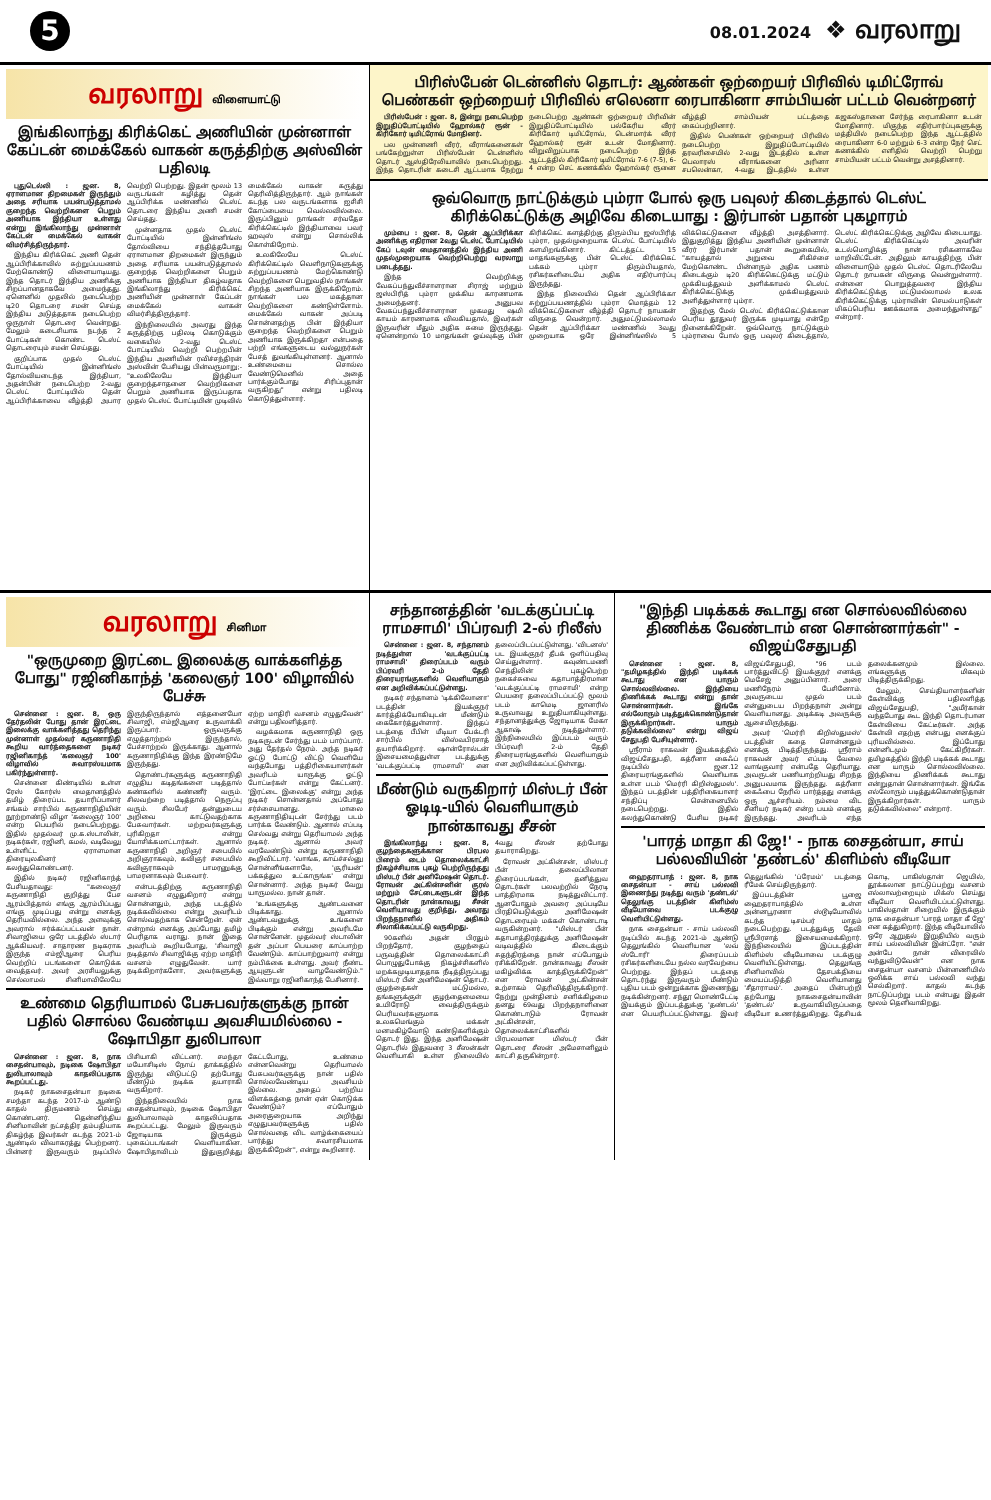5
08.01.2024 ❖ வரலாறு
வரலாறு விளையாட்டு
இங்கிலாந்து கிரிக்கெட் அணியின் முன்னாள் கேப்டன் மைக்கேல் வாகன் கருத்திற்கு அஸ்வின் பதிலடி
புதுடெல்லி : ஜன. 8, ஏராளமான திறமைகள் இருந்தும் அதை சரியாக பயன்படுத்தாமல் குறைந்த வெற்றிகளை பெறும் அணியாக இந்தியா உள்ளது என்று இங்கிலாந்து முன்னாள் கேப்டன் மைக்கேல் வாகன் விமர்சித்திருந்தார்.
இந்திய கிரிக்கெட் அணி தென் ஆப்பிரிக்காவில் சுற்றுப்பயணம் மேற்கொண்டு விளையாடியது. இந்த தொடர் இந்திய அணிக்கு சிறப்பானதாகவே அமைந்தது. ஏனெனில் முதலில் நடைபெற்ற டி20 தொடரை சமன் செய்த இந்திய அடுத்ததாக நடைபெற்ற ஒருநாள் தொடரை வென்றது. மேலும் கடைசியாக நடந்த 2 போட்டிகள் கொண்ட டெஸ்ட் தொடரையும் சமன் செய்தது.
குறிப்பாக முதல் டெஸ்ட் போட்டியில் இன்னிங்ஸ் தோல்வியடைந்த இந்தியா, அதன்பின் நடைபெற்ற 2-வது டெஸ்ட் போட்டியில் தென் ஆப்பிரிக்காவை வீழ்த்தி அபார வெற்றி பெற்றது. இதன் மூலம் 13 வருடங்கள் கழித்து தென் ஆப்பிரிக்க மண்ணில் டெஸ்ட் தொடரை இந்திய அணி சமன் செய்தது.
முன்னதாக முதல் டெஸ்ட் போட்டியில் இன்னிங்ஸ் தோல்வியை சந்தித்தபோது ஏராளமான திறமைகள் இருந்தும் அதை சரியாக பயன்படுத்தாமல் குறைந்த வெற்றிகளை பெறும் அணியாக இந்தியா திகழ்வதாக இங்கிலாந்து கிரிக்கெட் அணியின் முன்னாள் கேப்டன் மைக்கேல் வாகன் விமர்சித்திருந்தார்.
இந்நிலையில் அவரது இந்த கருத்திற்கு பதிலடி கொடுக்கும் வகையில் 2-வது டெஸ்ட் போட்டியில் வெற்றி பெற்றபின் இந்திய அணியின் ரவிச்சந்திரன் அஸ்வின் பேசியது பின்வருமாறு;- "உலகிலேயே இந்தியா குறைந்தசாதனை வெற்றிகளை பெறும் அணியாக இருப்பதாக முதல் டெஸ்ட் போட்டியின் முடிவில் மைக்கேல் வாகன் கருத்து தெரிவித்திருந்தார். ஆம் நாங்கள் கடந்த பல வருடங்களாக ஐசிசி கோப்பையை வெல்லவில்லை. இருப்பினும் நாங்கள் சர்வதேச கிரிக்கெட்டில் இந்தியாவை பவர் ஹவுஸ் என்று சொல்லிக் கொள்கிறோம்.
உலகிலேயே டெஸ்ட் கிரிக்கெட்டில் வெளிநாடுகளுக்கு சுற்றுப்பயணம் மேற்கொண்டு வெற்றிகளை பெறுவதில் நாங்கள் சிறந்த அணியாக இருக்கிறோம். நாங்கள் பல மகத்தான வெற்றிகளை கண்டுள்ளோம். மைக்கேல் வாகன் அப்படி சொன்னதற்கு பின் இந்தியா குறைந்த வெற்றிகளை பெறும் அணியாக இருக்கிறதா என்பதை பற்றி எங்களுடைய வல்லுநர்கள் பேசத் துவங்கியுள்ளனர். ஆனால் உண்மையை சொல்ல வேண்டுமெனில் அதை பார்க்கும்போது சிரிப்புதான் வருகிறது" என்று பதிலடி கொடுத்துள்ளார்.
பிரிஸ்பேன் டென்னிஸ் தொடர்: ஆண்கள் ஒற்றையர் பிரிவில் டிமிட்ரோவ் பெண்கள் ஒற்றையர் பிரிவில் எலெனா ரைபாகினா சாம்பியன் பட்டம் வென்றனர்
பிரிஸ்பேன் : ஜன. 8, இன்று நடைபெற்ற இறுதிப்போட்டியில் ஹோல்கர் ரூன் - கிரிகோர் டிமிட்ரோவ் மோதினர்.
பல முன்னணி வீரர், வீராங்கனைகள் பங்கேற்றுள்ள பிரிஸ்பேன் டென்னிஸ் தொடர் ஆஸ்திரேலியாவில் நடைபெற்றது. இந்த தொடரின் கடைசி ஆட்டமாக நேற்று நடைபெற்ற ஆண்கள் ஒற்றையர் பிரிவின் இறுதிப்போட்டியில் பல்கேரிய வீரர் கிரிகோர் டிமிட்ரோவ், டென்மார்க் வீரர் ஹோல்கர் ரூன் உடன் மோதினார். விறுவிறுப்பாக நடைபெற்ற இந்த ஆட்டத்தில் கிரிகோர் டிமிட்ரோவ் 7-6 (7-5), 6-4 என்ற செட் கணக்கில் ஹோல்கர் ரூனை வீழ்த்தி சாம்பியன் பட்டத்தை கைப்பற்றினார்.
இதில் பெண்கள் ஒற்றையர் பிரிவில் நடைபெற்ற இறுதிப்போட்டியில் தரவரிசையில் 2-வது இடத்தில் உள்ள பெலாரஸ் வீராங்கனை அரினா சபலென்கா, 4-வது இடத்தில் உள்ள கஜகஸ்தானை சேர்ந்த ரைபாகினா உடன் மோதினார். மிகுந்த எதிர்பார்ப்புகளுக்கு மத்தியில் நடைபெற்ற இந்த ஆட்டத்தில் ரைபாகினா 6-0 மற்றும் 6-3 என்ற நேர் செட் கணக்கில் எளிதில் வெற்றி பெற்று சாம்பியன் பட்டம் வென்று அசத்தினார்.
ஒவ்வொரு நாட்டுக்கும் பும்ரா போல் ஒரு பவுலர் கிடைத்தால் டெஸ்ட் கிரிக்கெட்டுக்கு அழிவே கிடையாது : இர்பான் பதான் புகழாரம்
மும்பை : ஜன. 8, தென் ஆப்பிரிக்கா அணிக்கு எதிரான 2வது டெஸ்ட் போட்டியில் கேப் டவுன் மைதானத்தில் இந்திய அணி முதல்முறையாக வெற்றிபெற்று வரலாறு படைத்தது.
இந்த வெற்றிக்கு வேகப்பந்துவீச்சாளரான சிராஜ் மற்றும் ஜஸ்பிரித் பும்ரா முக்கிய காரணமாக அமைந்தனர். அனுபவ வேகப்பந்துவீச்சாளரான முகமது ஷமி காயம் காரணமாக விலகியதால், இவர்கள் இருவரின் மீதும் அதிக சுமை இருந்தது. ஏனென்றால் 10 மாதங்கள் ஓய்வுக்கு பின் கிரிக்கெட் களத்திற்கு திரும்பிய ஜஸ்பிரித் பும்ரா, முதல்முறையாக டெஸ்ட் போட்டியில் களமிறங்கினார். கிட்டத்தட்ட 15 மாதங்களுக்கு பின் டெஸ்ட் கிரிக்கெட் பக்கம் பும்ரா திரும்பியதால், ரசிகர்களிடையே அதிக எதிர்பார்ப்பு இருந்தது.
இந்த நிலையில் தென் ஆப்பிரிக்கா சுற்றுப்பயணத்தில் பும்ரா மொத்தம் 12 விக்கெட்டுகளை வீழ்த்தி தொடர் நாயகன் விருதை வென்றார். அதுமட்டுமல்லாமல் தென் ஆப்பிரிக்கா மண்ணில் 3வது முறையாக ஒரே இன்னிங்ஸில் 5 விக்கெட்டுகளை வீழ்த்தி அசத்தினார். இதுகுறித்து இந்திய அணியின் முன்னாள் வீரர் இர்பான் பதான் கூறுகையில், "காயத்தால் அறுவை சிகிச்சை மேற்கொண்ட பின்னரும் அதிக பணம் கிடைக்கும் டி20 கிரிக்கெட்டுக்கு மட்டும் முக்கியத்துவம் அளிக்காமல் டெஸ்ட் கிரிக்கெட்டுக்கு முக்கியத்துவம் அளித்துள்ளார் பும்ரா.
இதற்கு மேல் டெஸ்ட் கிரிக்கெட்டுக்கான பெரிய தூதுவர் இருக்க முடியாது என்றே நினைக்கிறேன். ஒவ்வொரு நாட்டுக்கும் பும்ராவை போல் ஒரு பவுலர் கிடைத்தால், டெஸ்ட் கிரிக்கெட்டுக்கு அழிவே கிடையாது. டெஸ்ட் கிரிக்கெட்டில் அவரின் உடல்மொழிக்கு நான் ரசிகனாகவே மாறிவிட்டேன். அதிலும் காயத்திற்கு பின் விளையாடும் முதல் டெஸ்ட் தொடரிலேயே தொடர் நாயகன் விருதை வென்றுள்ளார். என்னை பொறுத்தவரை இந்திய கிரிக்கெட்டுக்கு மட்டுமல்லாமல் உலக கிரிக்கெட்டுக்கு பும்ராவின் செயல்பாடுகள் மிகப்பெரிய ஊக்கமாக அமைந்துள்ளது" என்றார்.
வரலாறு சினிமா
"ஒருமுறை இரட்டை இலைக்கு வாக்களித்த போது" ரஜினிகாந்த் 'கலைஞர் 100' விழாவில் பேச்சு
சென்னை : ஜன. 8, ஒரு தேர்தலின் போது தான் இரட்டை இலைக்கு வாக்களித்தது தெரிந்து முன்னாள் முதல்வர் கருணாநிதி கூறிய வார்த்தைகளை நடிகர் ரஜினிகாந்த் 'கலைஞர் 100' விழாவில் சுவாரஸ்யமாக பகிர்ந்துள்ளார்.
சென்னை கிண்டியில் உள்ள ரேஸ் கோர்ஸ் மைதானத்தில் தமிழ் திரைப்பட தயாரிப்பாளர் சங்கம் சார்பில் கருணாநிதியின் நூற்றாண்டு விழா 'கலைஞர் 100' என்ற பெயரில் நடைபெற்றது. இதில் முதல்வர் மு.க.ஸ்டாலின், நடிகர்கள், ரஜினி, கமல், வடிவேலு உள்ளிட்ட ஏராளமான திரையுலகினர் கலந்துகொண்டனர்.
இதில் நடிகர் ரஜினிகாந்த் பேசியதாவது: "கலைஞர் கருணாநிதி குறித்து பேச ஆரம்பித்தால் எங்கு ஆரம்பிப்பது எங்கு முடிப்பது என்று எனக்கு தெரியவில்லை. அந்த அளவுக்கு அவரால் ஈர்க்கப்பட்டவன் நான். சிவாஜியை ஒரே படத்தில் ஸ்டார் ஆக்கியவர். சாதாரண நடிகராக இருந்த எம்ஜிஆரை பெரிய வெற்றிப் படங்களை கொடுக்க வைத்தவர். அவர் அரசியலுக்கு செல்லாமல் சினிமாவிலேயே இருந்திருந்தால் எத்தனையோ சிவாஜி, எம்ஜிஆரை உருவாக்கி இருப்பார். ஒருவருக்கு எழுத்தாற்றல் இருந்தால், பேச்சாற்றல் இருக்காது. ஆனால் கருணாநிதிக்கு இந்த இரண்டுமே இருந்தது.
தொண்டர்களுக்கு கருணாநிதி எழுதிய கடிதங்களை படித்தால் கண்களில் கண்ணீர் வரும். சிலவற்றை படித்தால் நெருப்பு வரும். சிலபேர் தன்னுடைய அறிவை காட்டுவதற்காக பேசுவார்கள். மற்றவர்களுக்கு புரிகிறதா என்று யோசிக்கமாட்டார்கள். ஆனால் கருணாநிதி அறிஞர் சபையில் அறிஞராகவும், கவிஞர் சபையில் கவிஞராகவும் பாமரனுக்கு பாமரனாகவும் பேசுவார்.
என்படத்திற்கு கருணாநிதி வசனம் எழுதுகிறார் என்று சொன்னதும், அந்த படத்தில் நடிக்கவில்லை என்று அவரிடம் சொல்வதற்காக சென்றேன். ஏன் என்றால் எனக்கு அப்போது தமிழ் பெரிதாக வராது. நான் இதை அவரிடம் கூறியபோது, 'சிவாஜி நடித்தால் சிவாஜிக்கு ஏற்ற மாதிரி வசனம் எழுதுவேன். யார் நடிக்கிறார்களோ, அவர்களுக்கு ஏற்ற மாதிரி வசனம் எழுதுவேன்' என்று பதிலளித்தார்.
வழக்கமாக கருணாநிதி ஒரு நடிகருடன் சேர்ந்து படம் பார்ப்பார். அது தேர்தல் நேரம். அந்த நடிகர் ஓட்டு போட்டு விட்டு வெளியே வந்தபோது பத்திரிகையாளர்கள் அவரிடம் யாருக்கு ஓட்டு போட்டீர்கள் என்று கேட்டனர். 'இரட்டை இலைக்கு' என்று அந்த நடிகர் சொன்னதால் அப்போது சர்ச்சையானது. மாலை கருணாநிதியுடன் சேர்ந்து படம் பார்க்க வேண்டும். ஆனால் எப்படி செல்வது என்று தெரியாமல் அந்த நடிகர். ஆனால் அவர் வரவேண்டும் என்று கருணாநிதி கூறிவிட்டார். 'வாங்க, காய்ச்சல்னு சொன்னீங்களாமே, 'சூரியன்' பக்கத்துல உட்காருங்க' என்று சொன்னார். அந்த நடிகர் வேறு யாருமல்ல. நான் தான்.
'உங்களுக்கு ஆண்டவனை பிடிக்காது. ஆனால் ஆண்டவனுக்கு உங்களை பிடிக்கும் என்று அவரிடமே சொன்னேன். முதல்வர் ஸ்டாலின் தன் அப்பா பெயரை காப்பாற்ற வேண்டும். காப்பாற்றுவார் என்று நம்பிக்கை உள்ளது. அவர் நீண்ட ஆயுளுடன் வாழவேண்டும்." இவ்வாறு ரஜினிகாந்த் பேசினார்.
உண்மை தெரியாமல் பேசுபவர்களுக்கு நான் பதில் சொல்ல வேண்டிய அவசியமில்லை - ஷோபிதா துலிபாலா
சென்னை : ஜன. 8, நாக சைதன்யாவும், நடிகை ஷோபிதா துலிபாலாவும் காதலிப்பதாக கூறப்பட்டது.
நடிகர் நாகசைதன்யா நடிகை சமந்தா கடந்த 2017-ம் ஆண்டு காதல் திருமணம் செய்து கொண்டனர். தென்னிந்திய சினிமாவின் நட்சத்திர தம்பதியாக திகழ்ந்த இவர்கள் கடந்த 2021-ம் ஆண்டில் விவாகரத்து பெற்றனர். பின்னர் இருவரும் நடிப்பில் பிசியாகி விட்டனர். சமந்தா மயோசிடிஸ் நோய் தாக்கத்தில் இருந்து விடுபட்டு தற்போது மீண்டும் நடிக்க தயாராகி வருகிறார்.
இந்தநிலையில் நாக சைதன்யாவும், நடிகை ஷோபிதா துலிபாலாவும் காதலிப்பதாக கூறப்பட்டது. மேலும் இருவரும் ஜோடியாக இருக்கும் புகைப்படங்கள் வெளியாகின. ஷோபிதாவிடம் இதுகுறித்து கேட்டபோது, உண்மை என்னவென்று தெரியாமல் பேசுபவர்களுக்கு நான் பதில் சொல்லவேண்டிய அவசியம் இல்லை. அதைப் பற்றிய விளக்கத்தை நான் ஏன் கொடுக்க வேண்டும்? எப்போதும் அரைகுறையாக அறிந்து எழுதுபவர்களுக்கு பதில் சொல்வதை விட வாழ்க்கையைப் பார்த்து சுவாரசியமாக இருக்கிறேன்'', என்று கூறினார்.
சந்தானத்தின் 'வடக்குப்பட்டி ராமசாமி' பிப்ரவரி 2-ல் ரிலீஸ்
சென்னை : ஜன. 8, சந்தானம் நடித்துள்ள 'வடக்குப்பட்டி ராமசாமி' திரைப்படம் வரும் பிப்ரவரி 2-ம் தேதி திரையரங்குகளில் வெளியாகும் என அறிவிக்கப்பட்டுள்ளது.
நடிகர் சந்தானம் 'டிக்கிலோனா' படத்தின் இயக்குநர் கார்த்திக்யோகியுடன் மீண்டும் கைகோர்த்துள்ளார். இந்தப் படத்தை பீபிள் மீடியா பேக்டரி சார்பில் விஸ்வபிரசாத் தயாரிக்கிறார். ஷான்ரோல்டன் இசையமைத்துள்ள படத்துக்கு 'வடக்குப்பட்டி ராமசாமி' என தலைப்பிடப்பட்டுள்ளது. 'விடனஸ்' பட இயக்குநர் தீபக் ஒளிப்பதிவு செய்துள்ளார். கவுண்டமணி செந்திலின் புகழ்பெற்ற நகைச்சுவை கதாபாத்திரமான 'வடக்குப்பட்டி ராமசாமி' என்ற பெயரை தலைப்பிடப்பட்டு மூலம் படம் காமெடி ஜானரில் உருவாவது உறுதியாகியுள்ளது. சந்தானத்துக்கு ஜோடியாக மேகா ஆகாஷ் நடித்துள்ளார். இந்நிலையில் இப்படம் வரும் பிப்ரவரி 2-ம் தேதி திரையரங்குகளில் வெளியாகும் என அறிவிக்கப்பட்டுள்ளது.
மீண்டும் வருகிறார் மிஸ்டர் பீன் ஓடிடி-யில் வெளியாகும் நான்காவது சீசன்
இங்கிலாந்து : ஜன. 8, குழந்தைகளுக்கான பிரபல பிரைம் டைம் தொலைக்காட்சி நிகழ்ச்சியாக புகழ் பெற்றிருந்தது மிஸ்டர் பீன் அனிமேஷன் தொடர். ரோவன் அட்கின்சனின் குரல் மற்றும் சேட்டைகளுடன் இந்த தொடரின் நான்காவது சீசன் வெளியாவது குறித்து, அவரது பிறந்தநாளில் அதிகம் சிலாகிக்கப்பட்டு வருகிறது.
90களில் அதன் பிரதும் பிறந்தோர், குழந்தைப் பருவத்தின் தொலைக்காட்சி பொழுதுபோக்கு நிகழ்ச்சிகளில் மறக்கமுடியாததாக நீடித்திருப்பது மிஸ்டர் பீன் அனிமேஷன் தொடர். குழந்தைகள் மட்டுமல்ல, தங்களுக்குள் குழந்தைமையை உயிரோடு வைத்திருக்கும் பெரியவர்களுமாக உலகமெங்கும் மக்கள் மனமகிழ்வோடு கண்டுகளிக்கும் தொடர் இது. இந்த அனிமேஷன் தொடரில் இதுவரை 3 சீஸன்கள் வெளியாகி உள்ள நிலையில் 4வது சீஸன் தற்போது தயாராகிறது.
ரோவன் அட்கின்சன், மிஸ்டர் பீன் தலைப்பிலான திரைப்படங்கள், தனித்துவ தொடர்கள் பலவற்றில் நேரடி பாத்திரமாக நடித்துவிட்டார். ஆனபோதும் அவரை அப்படியே பிரதியெடுக்கும் அனிமேஷன் தொடரையும் மக்கள் கொண்டாடி வருகின்றனர். "மிஸ்டர் பீன் கதாபாத்திரத்துக்கு அனிமேஷன் வடிவத்தில் கிடைக்கும் சுதந்திரத்தை நான் எப்போதும் ரசிக்கிறேன். நான்காவது சீஸன் மகிழ்விக்க காத்திருக்கிறேன்" என ரோவன் அட்கின்சன் உற்சாகம் தெரிவித்திருக்கிறார். நேற்று முன்தினம் சனிக்கிழமை தனது 69வது பிறந்தநாளினை கொண்டாடும் ரோவன் அட்கின்சன், தொலைக்காட்சிகளில் பிரபலமான மிஸ்டர் பீன் தொடரை சீஸன் அமேசானிலும் காட்சி தருகின்றார்.
"இந்தி படிக்கக் கூடாது என சொல்லவில்லை திணிக்க வேண்டாம் என சொன்னார்கள்" - விஜய்சேதுபதி
சென்னை : ஜன. 8, "தமிழகத்தில் இந்தி படிக்கக் கூடாது என யாரும் சொல்லவில்லை. இந்தியை திணிக்கக் கூடாது என்று தான் சொன்னார்கள். இங்கே எல்லோரும் படித்துக்கொண்டுதான் இருக்கிறார்கள். யாரும் தடுக்கவில்லை" என்று விஜய் சேதுபதி பேசியுள்ளார்.
ஸ்ரீராம் ராகவன் இயக்கத்தில் விஜய்சேதுபதி, கத்ரீனா கைஃப் நடிப்பில் ஜன.12 திரையரங்குகளில் வெளியாக உள்ள படம் 'மெர்ரி கிறிஸ்துமஸ்'. இந்தப் படத்தின் பத்திரிகையாளர் சந்திப்பு சென்னையில் நடைபெற்றது. இதில் கலந்துகொண்டு பேசிய நடிகர் விஜய்சேதுபதி, "96 படம் பார்த்துவிட்டு இயக்குநர் எனக்கு மெசேஜ் அனுப்பினார். அரை மணிநேரம் பேசினோம். அவருடைய முதல் படம் என்னுடைய பிறந்தநாள் அன்று வெளியானது. அடிக்கடி அவருக்கு ஆசையிருந்தது.
அவர் 'மெர்ரி கிறிஸ்துமஸ்' படத்தின் கதை சொன்னதும் எனக்கு பிடித்திருந்தது. ஸ்ரீராம் ராகவன் அவர் எப்படி வேலை வாங்குவார் என்பதே தெரியாது. அவருடன் பணியாற்றியது சிறந்த அனுபவமாக இருந்தது. கத்ரீனா கைஃபை நேரில் பார்த்தது எனக்கு ஒரு ஆச்சரியம். நம்மை விட சீனியர் நடிகர் என்ற பயம் எனக்கு இருந்தது. அவரிடம் எந்த தலைக்கனமும் இல்லை. எங்களுக்கு மிகவும் பிடித்திருக்கிறது.
மேலும், செய்தியாளர்களின் கேள்விக்கு பதிலளித்த விஜய்சேதுபதி, "அமீர்கான் வந்தபோது கூட இந்தி தொடர்பான கேள்வியை கேட்டீர்கள். அந்த கேள்வி எதற்கு என்பது எனக்குப் புரியவில்லை. இப்போது என்னிடமும் கேட்கிறீர்கள். தமிழகத்தில் இந்தி படிக்கக் கூடாது என யாரும் சொல்லவில்லை. இந்தியை திணிக்கக் கூடாது என்றுதான் சொன்னார்கள். இங்கே எல்லோரும் படித்துக்கொண்டுதான் இருக்கிறார்கள். யாரும் தடுக்கவில்லை" என்றார்.
'பாரத் மாதா கி ஜே!' - நாக சைதன்யா, சாய் பல்லவியின் 'தண்டல்' கிளிம்ஸ் வீடியோ
ஹைதராபாத் : ஜன. 8, நாக சைதன்யா - சாய் பல்லவி இணைந்து நடித்து வரும் 'தண்டல்' தெலுங்கு படத்தின் கிளிம்ஸ் வீடியோவை படக்குழு வெளியிட்டுள்ளது.
நாக சைதன்யா - சாய் பல்லவி நடிப்பில் கடந்த 2021-ம் ஆண்டு தெலுங்கில் வெளியான 'லவ் ஸ்டோரி' திரைப்படம் ரசிகர்களிடையே நல்ல வரவேற்பை பெற்றது. இந்தப் படத்தை தொடர்ந்து இருவரும் மீண்டும் புதிய படம் ஒன்றுக்காக இணைந்து நடிக்கின்றனர். சந்தூ மொண்டேட்டி இயக்கும் இப்படத்துக்கு 'தண்டல்' என பெயரிடப்பட்டுள்ளது. இவர் தெலுங்கில் 'ப்ரேமம்' படத்தை ரீமேக் செய்திருந்தார்.
இப்படத்தின் பூஜை ஹைதராபாத்தில் உள்ள அன்னபூரணா ஸ்டூடியோவில் கடந்த டிசம்பர் மாதம் நடைபெற்றது. படத்துக்கு தேவி ஸ்ரீபிரசாத் இசையமைக்கிறார். இந்நிலையில் இப்படத்தின் கிளிம்ஸ் வீடியோவை படக்குழு வெளியிட்டுள்ளது. தெலுங்கு சினிமாவில் தேசபக்தியை மையப்படுத்தி வெளியானது 'சீதாராமம்'. அதைப் பின்பற்றி தற்போது நாகசைதன்யாவின் 'தண்டல்' உருவாகியிருப்பதை வீடியோ உணர்த்துகிறது. தேசியக் கொடி, பாகிஸ்தான் ஜெயில், தூக்கலான நாட்டுப்பற்று வசனம் எல்லாவற்றையும் மிக்ஸ் செய்து வீடியோ வெளியிடப்பட்டுள்ளது. பாகிஸ்தான் சிறையில் இருக்கும் நாக சைதன்யா 'பாரத் மாதா கீ ஜே' என கத்துகிறார். இந்த வீடியோவில் ஒரே ஆறுதல் இறுதியில் வரும் சாய் பல்லவியின் இன்ட்ரோ. "என் அன்பே நான் விரைவில் வந்துவிடுவேன்" என நாக சைதன்யா வசனம் பின்னணியில் ஒலிக்க சாய் பல்லவி வந்து செல்கிறார். காதல் கடந்த நாட்டுப்பற்று படம் என்பது இதன் மூலம் தெளிவாகிறது.